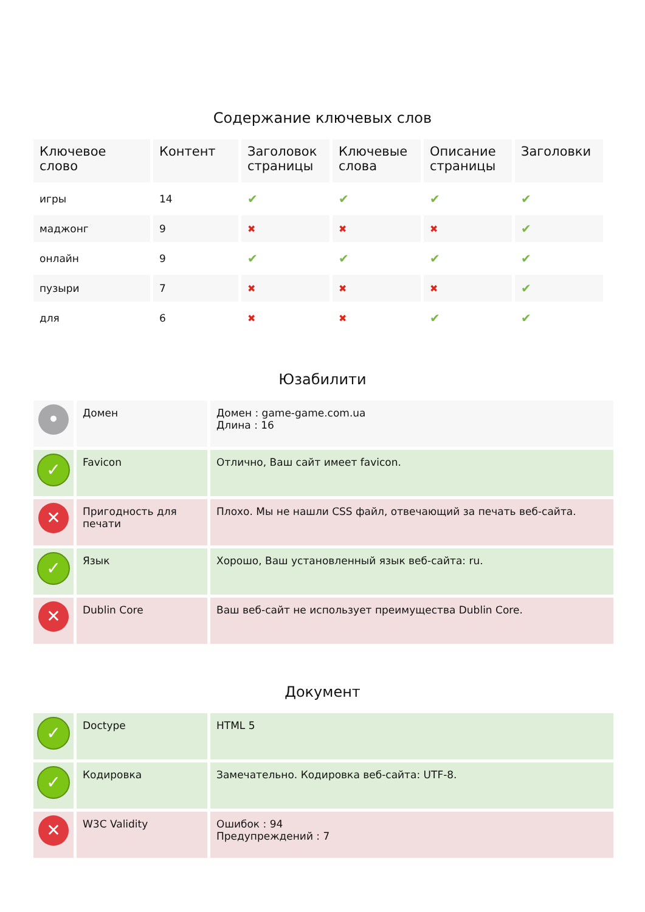Содержание ключевых слов
| Ключевое слово | Контент | Заголовок страницы | Ключевые слова | Описание страницы | Заголовки |
| --- | --- | --- | --- | --- | --- |
| игры | 14 | ✔ | ✔ | ✔ | ✔ |
| маджонг | 9 | ✖ | ✖ | ✖ | ✔ |
| онлайн | 9 | ✔ | ✔ | ✔ | ✔ |
| пузыри | 7 | ✖ | ✖ | ✖ | ✔ |
| для | 6 | ✖ | ✖ | ✔ | ✔ |
Юзабилити
| • | Домен | Домен : game-game.com.ua Длина : 16 |
| ✓ | Favicon | Отлично, Ваш сайт имеет favicon. |
| ✕ | Пригодность для печати | Плохо. Мы не нашли CSS файл, отвечающий за печать веб-сайта. |
| ✓ | Язык | Хорошо, Ваш установленный язык веб-сайта: ru. |
| ✕ | Dublin Core | Ваш веб-сайт не использует преимущества Dublin Core. |
Документ
| ✓ | Doctype | HTML 5 |
| ✓ | Кодировка | Замечательно. Кодировка веб-сайта: UTF-8. |
| ✕ | W3C Validity | Ошибок : 94 Предупреждений : 7 |